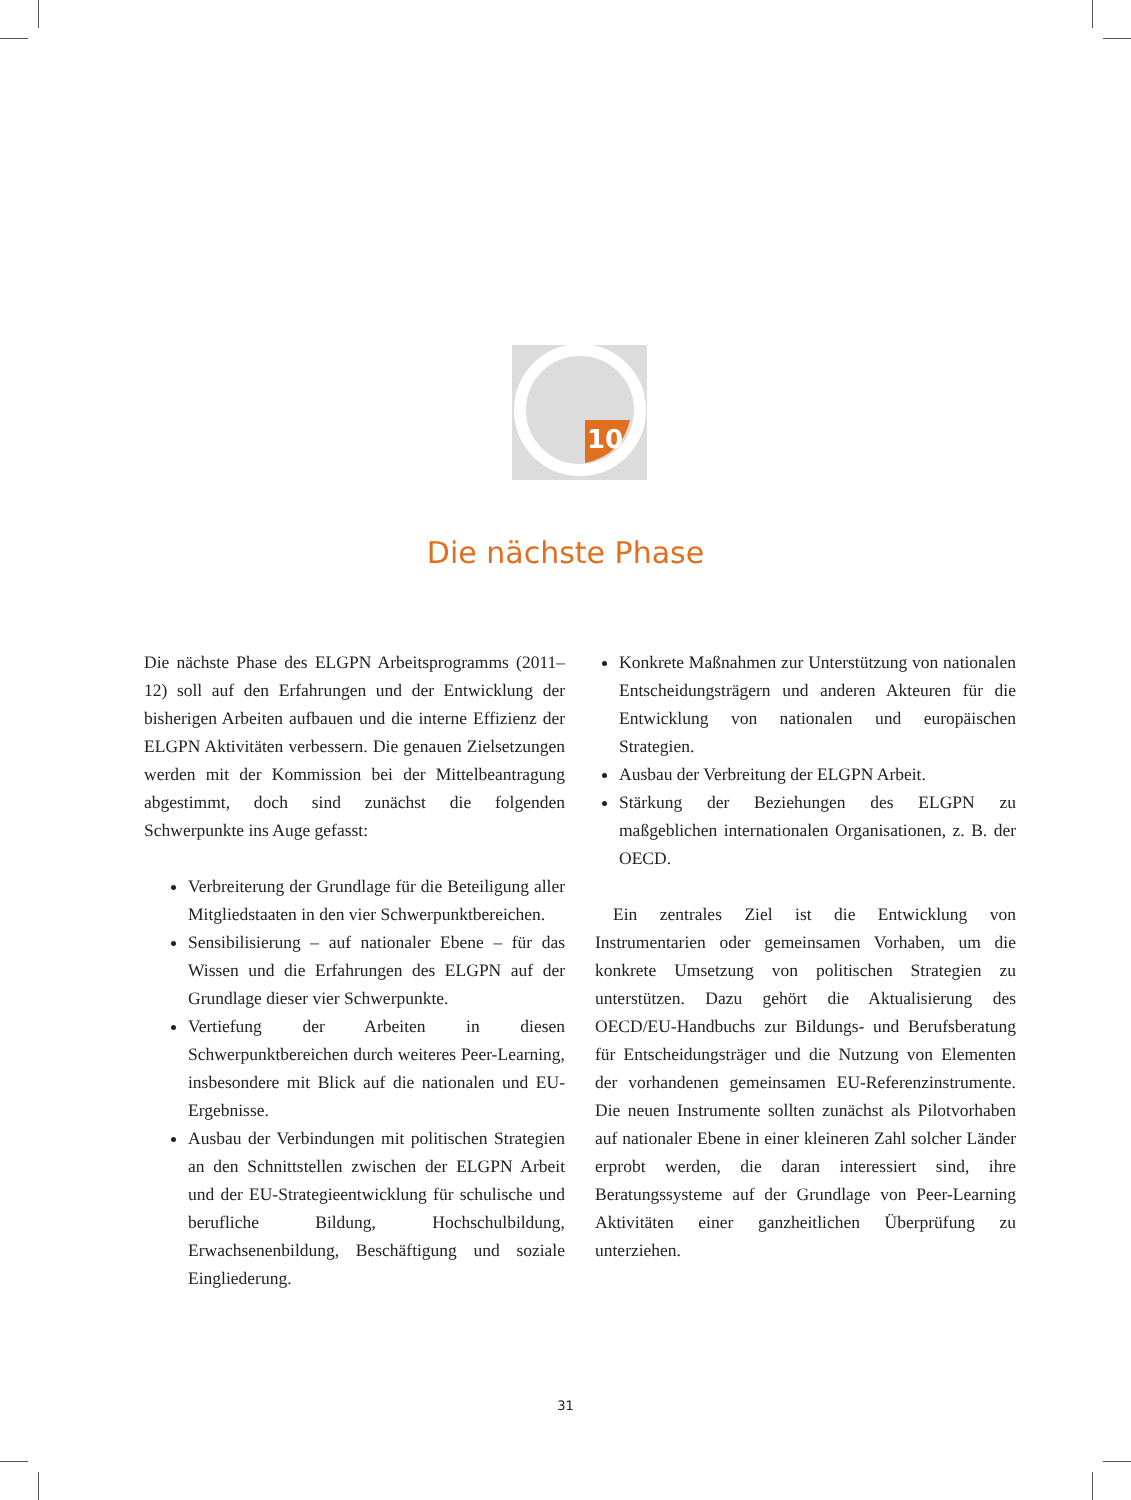10
Die nächste Phase
Die nächste Phase des ELGPN Arbeitsprogramms (2011–12) soll auf den Erfahrungen und der Entwicklung der bisherigen Arbeiten aufbauen und die interne Effizienz der ELGPN Aktivitäten verbessern. Die genauen Zielsetzungen werden mit der Kommission bei der Mittelbeantragung abgestimmt, doch sind zunächst die folgenden Schwerpunkte ins Auge gefasst:
Verbreiterung der Grundlage für die Beteiligung aller Mitgliedstaaten in den vier Schwerpunktbereichen.
Sensibilisierung – auf nationaler Ebene – für das Wissen und die Erfahrungen des ELGPN auf der Grundlage dieser vier Schwerpunkte.
Vertiefung der Arbeiten in diesen Schwerpunktbereichen durch weiteres Peer-Learning, insbesondere mit Blick auf die nationalen und EU-Ergebnisse.
Ausbau der Verbindungen mit politischen Strategien an den Schnittstellen zwischen der ELGPN Arbeit und der EU-Strategieentwicklung für schulische und berufliche Bildung, Hochschulbildung, Erwachsenenbildung, Beschäftigung und soziale Eingliederung.
Konkrete Maßnahmen zur Unterstützung von nationalen Entscheidungsträgern und anderen Akteuren für die Entwicklung von nationalen und europäischen Strategien.
Ausbau der Verbreitung der ELGPN Arbeit.
Stärkung der Beziehungen des ELGPN zu maßgeblichen internationalen Organisationen, z. B. der OECD.
Ein zentrales Ziel ist die Entwicklung von Instrumentarien oder gemeinsamen Vorhaben, um die konkrete Umsetzung von politischen Strategien zu unterstützen. Dazu gehört die Aktualisierung des OECD/EU-Handbuchs zur Bildungs- und Berufsberatung für Entscheidungsträger und die Nutzung von Elementen der vorhandenen gemeinsamen EU-Referenzinstrumente. Die neuen Instrumente sollten zunächst als Pilotvorhaben auf nationaler Ebene in einer kleineren Zahl solcher Länder erprobt werden, die daran interessiert sind, ihre Beratungssysteme auf der Grundlage von Peer-Learning Aktivitäten einer ganzheitlichen Überprüfung zu unterziehen.
31